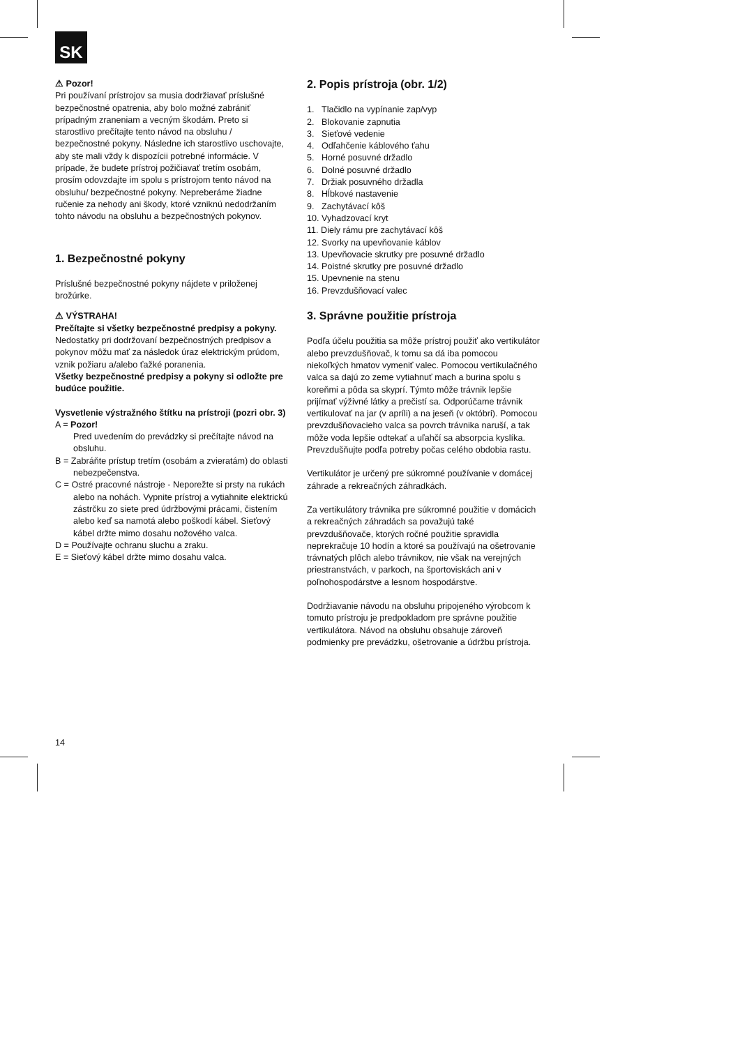SK
⚠ Pozor!
Pri používaní prístrojov sa musia dodržiavať príslušné bezpečnostné opatrenia, aby bolo možné zabrániť prípadným zraneniam a vecným škodám. Preto si starostlivo prečítajte tento návod na obsluhu / bezpečnostné pokyny. Následne ich starostlivo uschovajte, aby ste mali vždy k dispozícii potrebné informácie. V prípade, že budete prístroj požičiavať tretím osobám, prosím odovzdajte im spolu s prístrojom tento návod na obsluhu/ bezpečnostné pokyny. Nepreberáme žiadne ručenie za nehody ani škody, ktoré vzniknú nedodržaním tohto návodu na obsluhu a bezpečnostných pokynov.
1. Bezpečnostné pokyny
Príslušné bezpečnostné pokyny nájdete v priloženej brožúrke.
⚠ VÝSTRAHA!
Prečítajte si všetky bezpečnostné predpisy a pokyny.
Nedostatky pri dodržovaní bezpečnostných predpisov a pokynov môžu mať za následok úraz elektrickým prúdom, vznik požiaru a/alebo ťažké poranenia.
Všetky bezpečnostné predpisy a pokyny si odložte pre budúce použitie.
Vysvetlenie výstražného štítku na prístroji (pozri obr. 3)
A = Pozor!
Pred uvedením do prevádzky si prečítajte návod na obsluhu.
B = Zabráňte prístup tretím (osobám a zvieratám) do oblasti nebezpečenstva.
C = Ostré pracovné nástroje - Neporežte si prsty na rukách alebo na nohách. Vypnite prístroj a vytiahnite elektrickú zástrčku zo siete pred údržbovými prácami, čistením alebo keď sa namotá alebo poškodí kábel. Sieťový kábel držte mimo dosahu nožového valca.
D = Používajte ochranu sluchu a zraku.
E = Sieťový kábel držte mimo dosahu valca.
2. Popis prístroja (obr. 1/2)
1. Tlačidlo na vypínanie zap/vyp
2. Blokovanie zapnutia
3. Sieťové vedenie
4. Odľahčenie káblového ťahu
5. Horné posuvné držadlo
6. Dolné posuvné držadlo
7. Držiak posuvného držadla
8. Hĺbkové nastavenie
9. Zachytávací kôš
10. Vyhadzovací kryt
11. Diely rámu pre zachytávací kôš
12. Svorky na upevňovanie káblov
13. Upevňovacie skrutky pre posuvné držadlo
14. Poistné skrutky pre posuvné držadlo
15. Upevnenie na stenu
16. Prevzdušňovací valec
3. Správne použitie prístroja
Podľa účelu použitia sa môže prístroj použiť ako vertikulátor alebo prevzdušňovač, k tomu sa dá iba pomocou niekoľkých hmatov vymeniť valec. Pomocou vertikulačného valca sa dajú zo zeme vytiahnuť mach a burina spolu s koreňmi a pôda sa skyprí. Týmto môže trávnik lepšie prijímať výživné látky a prečistí sa. Odporúčame trávnik vertikulovať na jar (v apríli) a na jeseň (v októbri). Pomocou prevzdušňovacieho valca sa povrch trávnika naruší, a tak môže voda lepšie odtekať a uľahčí sa absorpcia kyslíka. Prevzdušňujte podľa potreby počas celého obdobia rastu.
Vertikulátor je určený pre súkromné používanie v domácej záhrade a rekreačných záhradkách.
Za vertikulátory trávnika pre súkromné použitie v domácich a rekreačných záhradách sa považujú také prevzdušňovače, ktorých ročné použitie spravidla neprekračuje 10 hodín a ktoré sa používajú na ošetrovanie trávnatých plôch alebo trávnikov, nie však na verejných priestranstvách, v parkoch, na športoviskách ani v poľnohospodárstve a lesnom hospodárstve.
Dodržiavanie návodu na obsluhu pripojeného výrobcom k tomuto prístroju je predpokladom pre správne použitie vertikulátora. Návod na obsluhu obsahuje zároveň podmienky pre prevádzku, ošetrovanie a údržbu prístroja.
14